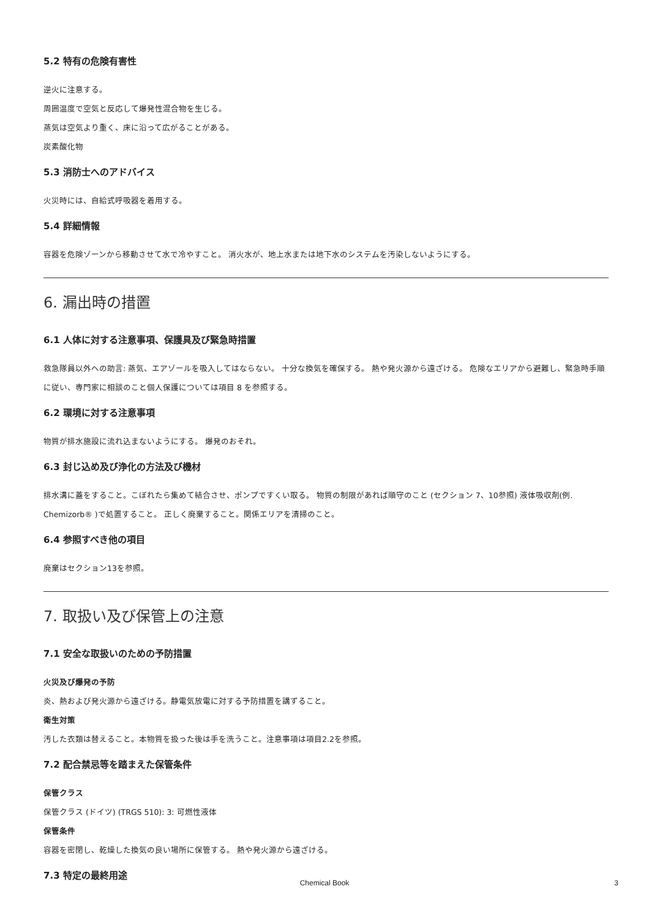5.2 特有の危険有害性
逆火に注意する。
周囲温度で空気と反応して爆発性混合物を生じる。
蒸気は空気より重く、床に沿って広がることがある。
炭素酸化物
5.3 消防士へのアドバイス
火災時には、自給式呼吸器を着用する。
5.4 詳細情報
容器を危険ゾーンから移動させて水で冷やすこと。 消火水が、地上水または地下水のシステムを汚染しないようにする。
6. 漏出時の措置
6.1 人体に対する注意事項、保護具及び緊急時措置
救急隊員以外への助言: 蒸気、エアゾールを吸入してはならない。 十分な換気を確保する。 熱や発火源から遠ざける。 危険なエリアから避難し、緊急時手順に従い、専門家に相談のこと個人保護については項目 8 を参照する。
6.2 環境に対する注意事項
物質が排水施設に流れ込まないようにする。 爆発のおそれ。
6.3 封じ込め及び浄化の方法及び機材
排水溝に蓋をすること。こぼれたら集めて結合させ、ポンプですくい取る。 物質の制限があれば順守のこと (セクション 7、10参照) 液体吸収剤(例. Chemizorb® )で処置すること。 正しく廃棄すること。関係エリアを清掃のこと。
6.4 参照すべき他の項目
廃棄はセクション13を参照。
7. 取扱い及び保管上の注意
7.1 安全な取扱いのための予防措置
火災及び爆発の予防
炎、熱および発火源から遠ざける。静電気放電に対する予防措置を講ずること。
衛生対策
汚した衣類は替えること。本物質を扱った後は手を洗うこと。注意事項は項目2.2を参照。
7.2 配合禁忌等を踏まえた保管条件
保管クラス
保管クラス (ドイツ) (TRGS 510): 3: 可燃性液体
保管条件
容器を密閉し、乾燥した換気の良い場所に保管する。 熱や発火源から遠ざける。
7.3 特定の最終用途
Chemical Book 3